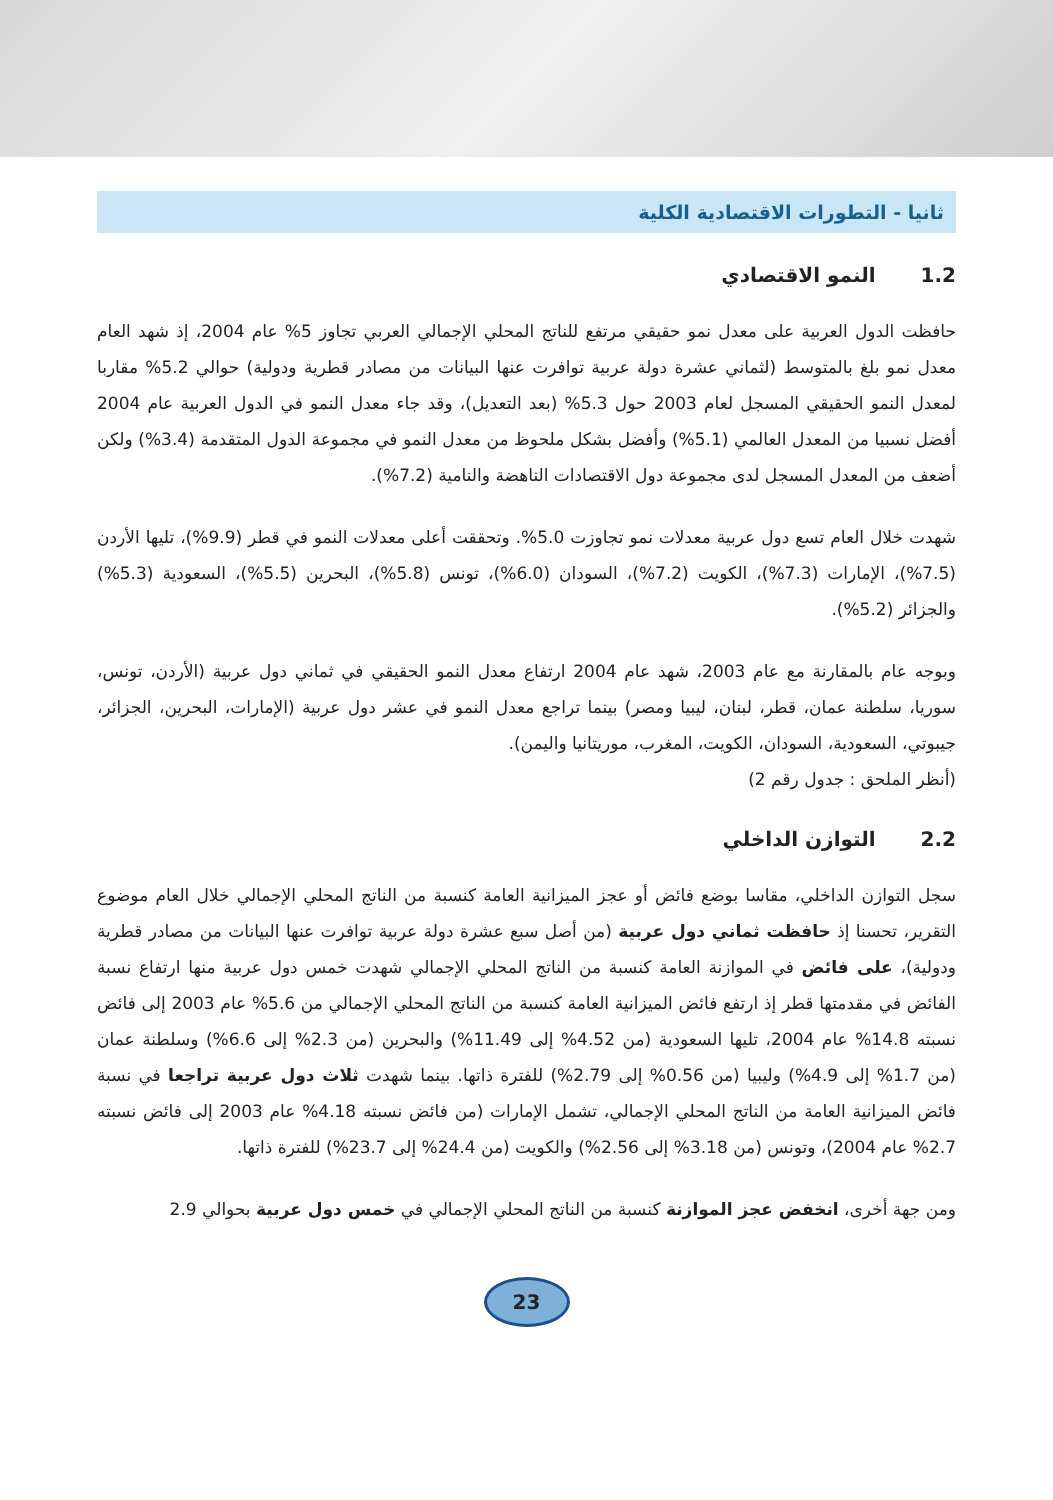ثانيا - التطورات الاقتصادية الكلية
1.2النمو الاقتصادي
حافظت الدول العربية على معدل نمو حقيقي مرتفع للناتج المحلي الإجمالي العربي تجاوز 5% عام 2004، إذ شهد العام معدل نمو بلغ بالمتوسط (لثماني عشرة دولة عربية توافرت عنها البيانات من مصادر قطرية ودولية) حوالي 5.2% مقاربا لمعدل النمو الحقيقي المسجل لعام 2003 حول 5.3% (بعد التعديل)، وقد جاء معدل النمو في الدول العربية عام 2004 أفضل نسبيا من المعدل العالمي (5.1%) وأفضل بشكل ملحوظ من معدل النمو في مجموعة الدول المتقدمة (3.4%) ولكن أضعف من المعدل المسجل لدى مجموعة دول الاقتصادات الناهضة والنامية (7.2%).
شهدت خلال العام تسع دول عربية معدلات نمو تجاوزت 5.0%. وتحققت أعلى معدلات النمو في قطر (9.9%)، تليها الأردن (7.5%)، الإمارات (7.3%)، الكويت (7.2%)، السودان (6.0%)، تونس (5.8%)، البحرين (5.5%)، السعودية (5.3%) والجزائر (5.2%).
وبوجه عام بالمقارنة مع عام 2003، شهد عام 2004 ارتفاع معدل النمو الحقيقي في ثماني دول عربية (الأردن، تونس، سوريا، سلطنة عمان، قطر، لبنان، ليبيا ومصر) بينما تراجع معدل النمو في عشر دول عربية (الإمارات، البحرين، الجزائر، جيبوتي، السعودية، السودان، الكويت، المغرب، موريتانيا واليمن).
(أنظر الملحق : جدول رقم 2)
2.2التوازن الداخلي
سجل التوازن الداخلي، مقاسا بوضع فائض أو عجز الميزانية العامة كنسبة من الناتج المحلي الإجمالي خلال العام موضوع التقرير، تحسنا إذ حافظت ثماني دول عربية (من أصل سبع عشرة دولة عربية توافرت عنها البيانات من مصادر قطرية ودولية)، على فائض في الموازنة العامة كنسبة من الناتج المحلي الإجمالي شهدت خمس دول عربية منها ارتفاع نسبة الفائض في مقدمتها قطر إذ ارتفع فائض الميزانية العامة كنسبة من الناتج المحلي الإجمالي من 5.6% عام 2003 إلى فائض نسبته 14.8% عام 2004، تليها السعودية (من 4.52% إلى 11.49%) والبحرين (من 2.3% إلى 6.6%) وسلطنة عمان (من 1.7% إلى 4.9%) وليبيا (من 0.56% إلى 2.79%) للفترة ذاتها. بينما شهدت ثلاث دول عربية تراجعا في نسبة فائض الميزانية العامة من الناتج المحلي الإجمالي، تشمل الإمارات (من فائض نسبته 4.18% عام 2003 إلى فائض نسبته 2.7% عام 2004)، وتونس (من 3.18% إلى 2.56%) والكويت (من 24.4% إلى 23.7%) للفترة ذاتها.
ومن جهة أخرى، انخفض عجز الموازنة كنسبة من الناتج المحلي الإجمالي في خمس دول عربية بحوالي 2.9
23